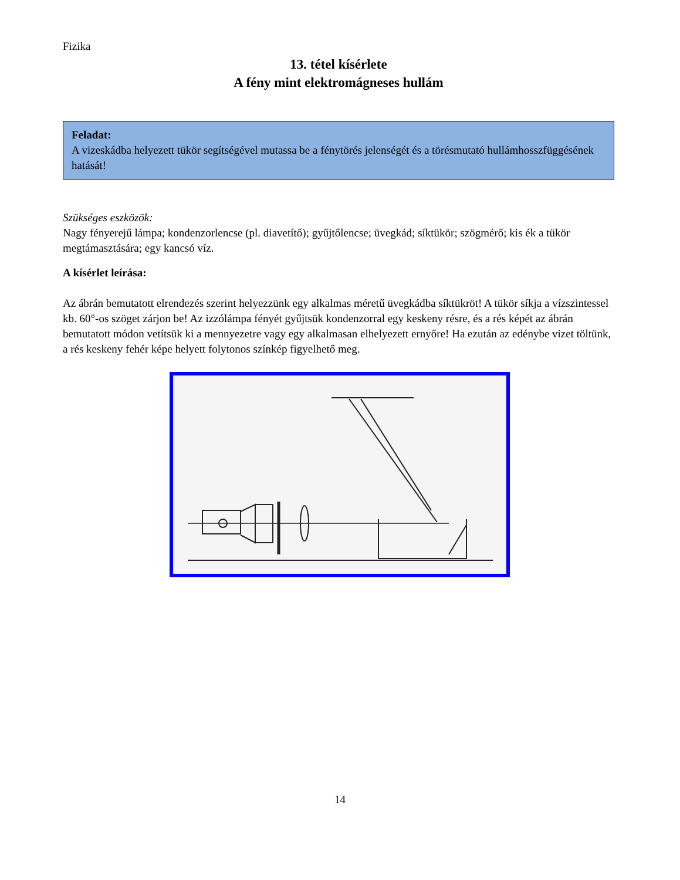Fizika
13. tétel kísérlete
A fény mint elektromágneses hullám
Feladat:
A vizeskádba helyezett tükör segítségével mutassa be a fénytörés jelenségét és a törésmutató hullámhosszfüggésének hatását!
Szükséges eszközök:
Nagy fényerejű lámpa; kondenzorlencse (pl. diavetítő); gyűjtőlencse; üvegkád; síktükör; szögmérő; kis ék a tükör megtámasztására; egy kancsó víz.
A kísérlet leírása:
Az ábrán bemutatott elrendezés szerint helyezzünk egy alkalmas méretű üvegkádba síktükröt! A tükör síkja a vízszintessel kb. 60°-os szöget zárjon be! Az izzólámpa fényét gyűjtsük kondenzorral egy keskeny résre, és a rés képét az ábrán bemutatott módon vetítsük ki a mennyezetre vagy egy alkalmasan elhelyezett ernyőre! Ha ezután az edénybe vizet töltünk, a rés keskeny fehér képe helyett folytonos színkép figyelhető meg.
14